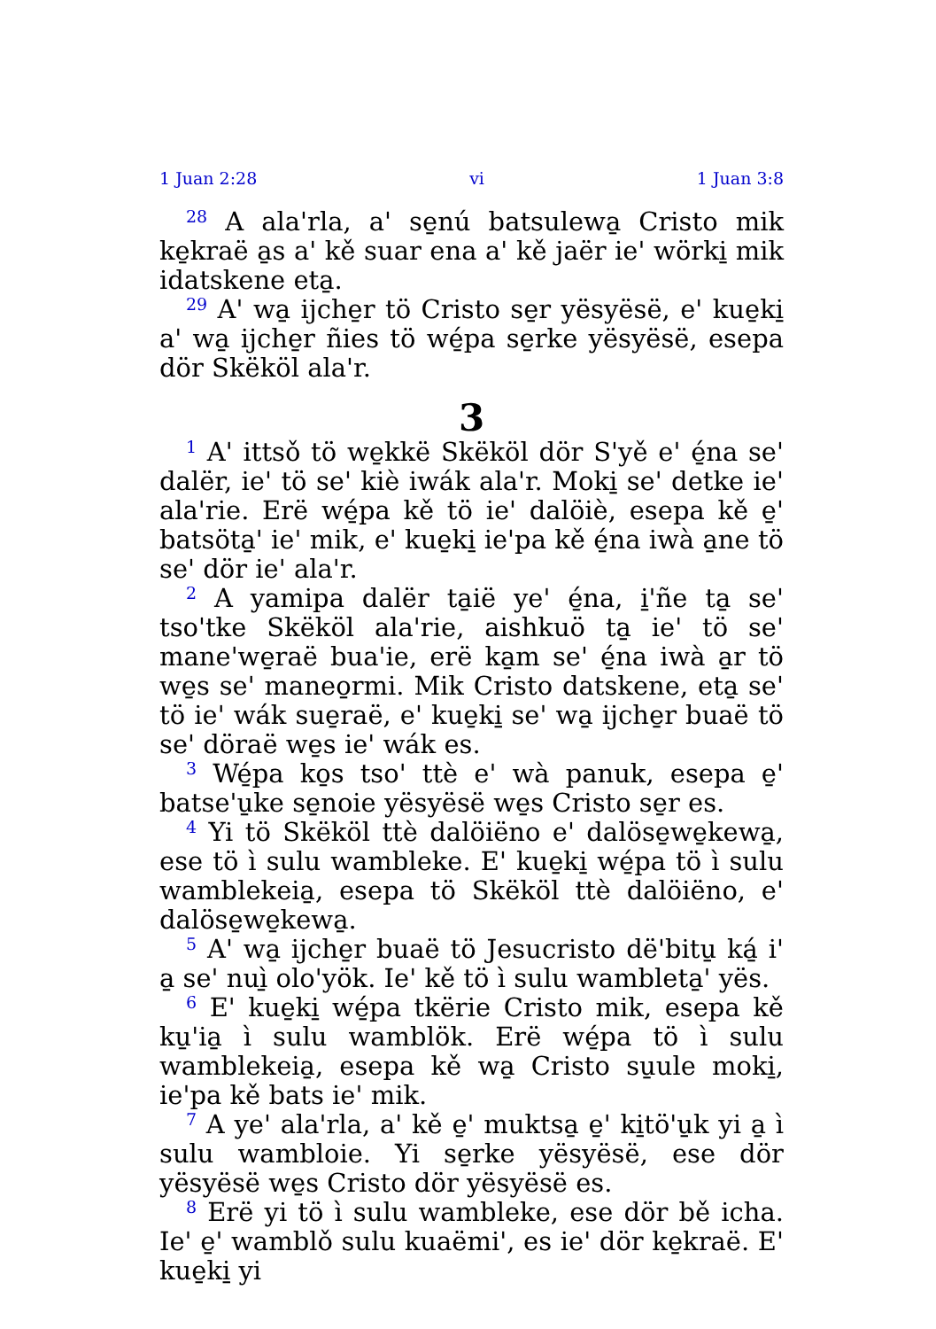1 Juan 2:28 vi 1 Juan 3:8
<sup>28</sup> A ala'rla, a' se̱nú batsulewa̱ Cristo mik ke̱kraë a̱s a' kě suar ena a' kě jaër ie' wörki̱ mik idatskene eta̱.
<sup>29</sup> A' wa̱ ijche̱r tö Cristo se̱r yësyësë, e' kue̱ki̱ a' wa̱ ijche̱r ñies tö wé̱pa se̱rke yësyësë, esepa dör Skëköl ala'r.
3
<sup>1</sup> A' ittsǒ tö we̱kkë Skëköl dör S'yě e' é̱na se' dalër, ie' tö se' kiè iwák ala'r. Moki̱ se' detke ie' ala'rie. Erë wé̱pa kě tö ie' dalöiè, esepa kě e̱' batsöta̱' ie' mik, e' kue̱ki̱ ie'pa kě é̱na iwà a̱ne tö se' dör ie' ala'r.
<sup>2</sup> A yamipa dalër ta̱ië ye' é̱na, i̱'ñe ta̱ se' tso'tke Skëköl ala'rie, aishkuö ta̱ ie' tö se' mane'we̱raë bua'ie, erë ka̱m se' é̱na iwà a̱r tö we̱s se' maneo̱rmi. Mik Cristo datskene, eta̱ se' tö ie' wák sue̱raë, e' kue̱ki̱ se' wa̱ ijche̱r buaë tö se' döraë we̱s ie' wák es.
<sup>3</sup> Wé̱pa ko̱s tso' ttè e' wà panuk, esepa e̱' batse'u̱ke se̱noie yësyësë we̱s Cristo se̱r es.
<sup>4</sup> Yi tö Skëköl ttè dalöiëno e' dalöse̱we̱kewa̱, ese tö ì sulu wambleke. E' kue̱ki̱ wé̱pa tö ì sulu wamblekeia̱, esepa tö Skëköl ttè dalöiëno, e' dalöse̱we̱kewa̱.
<sup>5</sup> A' wa̱ ijche̱r buaë tö Jesucristo dë'bitu̱ ká̱ i' a̱ se' nuì̱ olo'yök. Ie' kě tö ì sulu wambleta̱' yës.
<sup>6</sup> E' kue̱ki̱ wé̱pa tkërie Cristo mik, esepa kě ku̱'ia̱ ì sulu wamblök. Erë wé̱pa tö ì sulu wamblekeia̱, esepa kě wa̱ Cristo su̱ule moki̱, ie'pa kě bats ie' mik.
<sup>7</sup> A ye' ala'rla, a' kě e̱' muktsa̱ e̱' ki̱tö'u̱k yi a̱ ì sulu wambloie. Yi se̱rke yësyësë, ese dör yësyësë we̱s Cristo dör yësyësë es.
<sup>8</sup> Erë yi tö ì sulu wambleke, ese dör bě icha. Ie' e̱' wamblǒ sulu kuaëmi', es ie' dör ke̱kraë. E' kue̱ki̱ yi